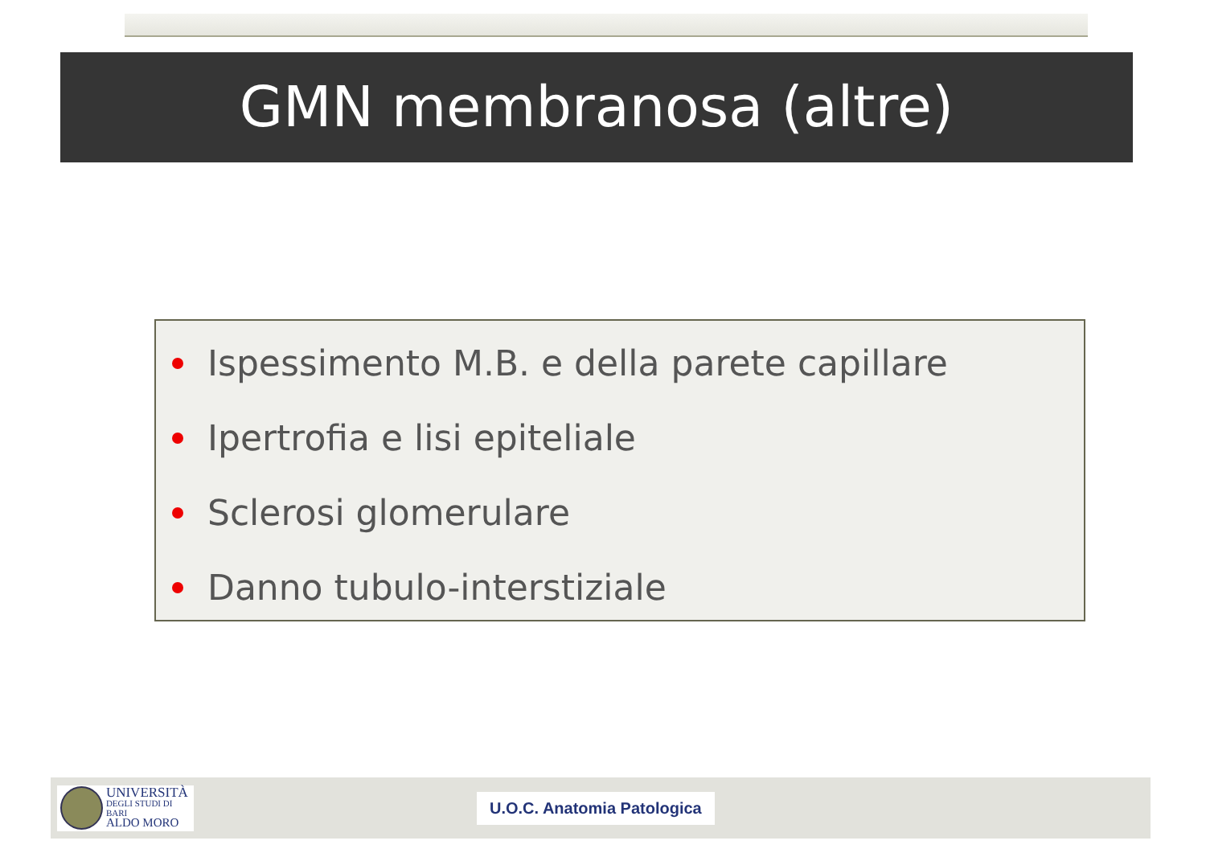GMN membranosa (altre)
Ispessimento M.B. e della parete capillare
Ipertrofia e lisi epiteliale
Sclerosi glomerulare
Danno tubulo-interstiziale
UNIVERSITÀ
DEGLI STUDI DI BARI
ALDO MORO
U.O.C. Anatomia Patologica